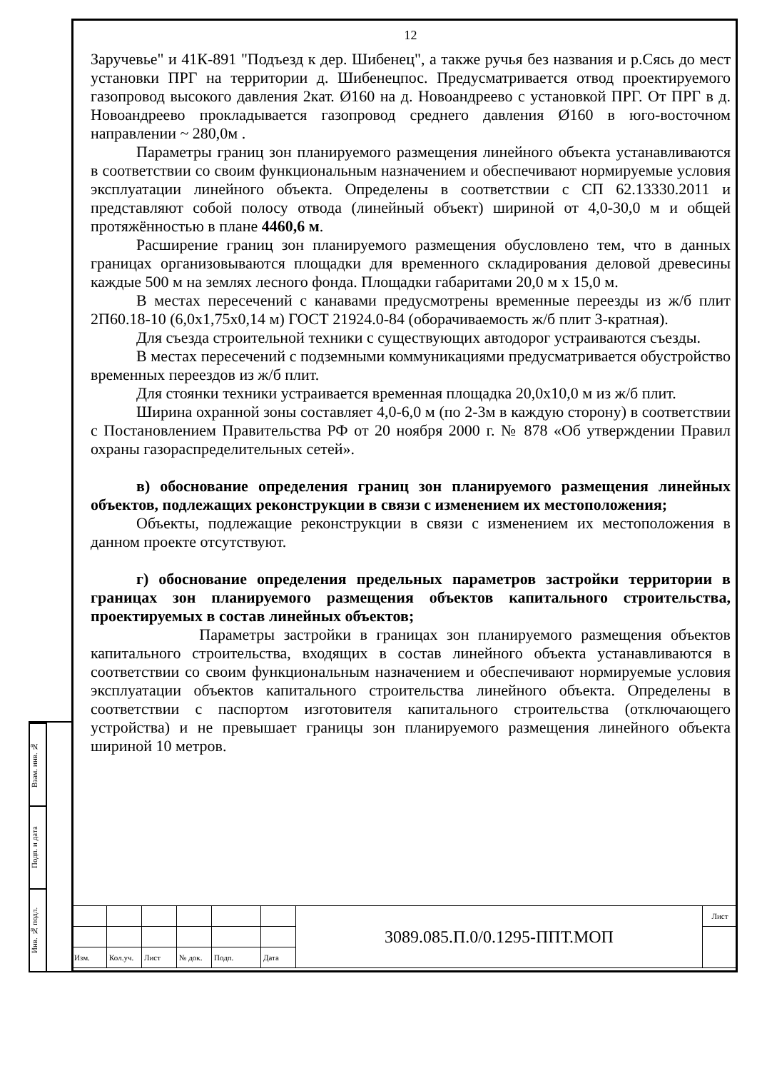Взам. инв. №
Подп. и дата
Инв. № подл.
12
Заручевье" и 41К-891 "Подъезд к дер. Шибенец", а также ручья без названия и р.Сясь до мест установки ПРГ на территории д. Шибенецпос. Предусматривается отвод проектируемого газопровод высокого давления 2кат. Ø160 на д. Новоандреево с установкой ПРГ. От ПРГ в д. Новоандреево прокладывается газопровод среднего давления Ø160 в юго-восточном направлении ~ 280,0м .
Параметры границ зон планируемого размещения линейного объекта устанавливаются в соответствии со своим функциональным назначением и обеспечивают нормируемые условия эксплуатации линейного объекта. Определены в соответствии с СП 62.13330.2011 и представляют собой полосу отвода (линейный объект) шириной от 4,0-30,0 м и общей протяжённостью в плане 4460,6 м.
Расширение границ зон планируемого размещения обусловлено тем, что в данных границах организовываются площадки для временного складирования деловой древесины каждые 500 м на землях лесного фонда. Площадки габаритами 20,0 м х 15,0 м.
В местах пересечений с канавами предусмотрены временные переезды из ж/б плит 2П60.18-10 (6,0х1,75х0,14 м) ГОСТ 21924.0-84 (оборачиваемость ж/б плит 3-кратная).
Для съезда строительной техники с существующих автодорог устраиваются съезды.
В местах пересечений с подземными коммуникациями предусматривается обустройство временных переездов из ж/б плит.
Для стоянки техники устраивается временная площадка 20,0х10,0 м из ж/б плит.
Ширина охранной зоны составляет 4,0-6,0 м (по 2-3м в каждую сторону) в соответствии с Постановлением Правительства РФ от 20 ноября 2000 г. № 878 «Об утверждении Правил охраны газораспределительных сетей».
в) обоснование определения границ зон планируемого размещения линейных объектов, подлежащих реконструкции в связи с изменением их местоположения;
Объекты, подлежащие реконструкции в связи с изменением их местоположения в данном проекте отсутствуют.
г) обоснование определения предельных параметров застройки территории в границах зон планируемого размещения объектов капитального строительства, проектируемых в состав линейных объектов;
Параметры застройки в границах зон планируемого размещения объектов капитального строительства, входящих в состав линейного объекта устанавливаются в соответствии со своим функциональным назначением и обеспечивают нормируемые условия эксплуатации объектов капитального строительства линейного объекта. Определены в соответствии с паспортом изготовителя капитального строительства (отключающего устройства) и не превышает границы зон планируемого размещения линейного объекта шириной 10 метров.
| | | | | | | 3089.085.П.0/0.1295-ППТ.МОП | Лист |
| Изм. | Кол.уч. | Лист | № док. | Подп. | Дата | | |